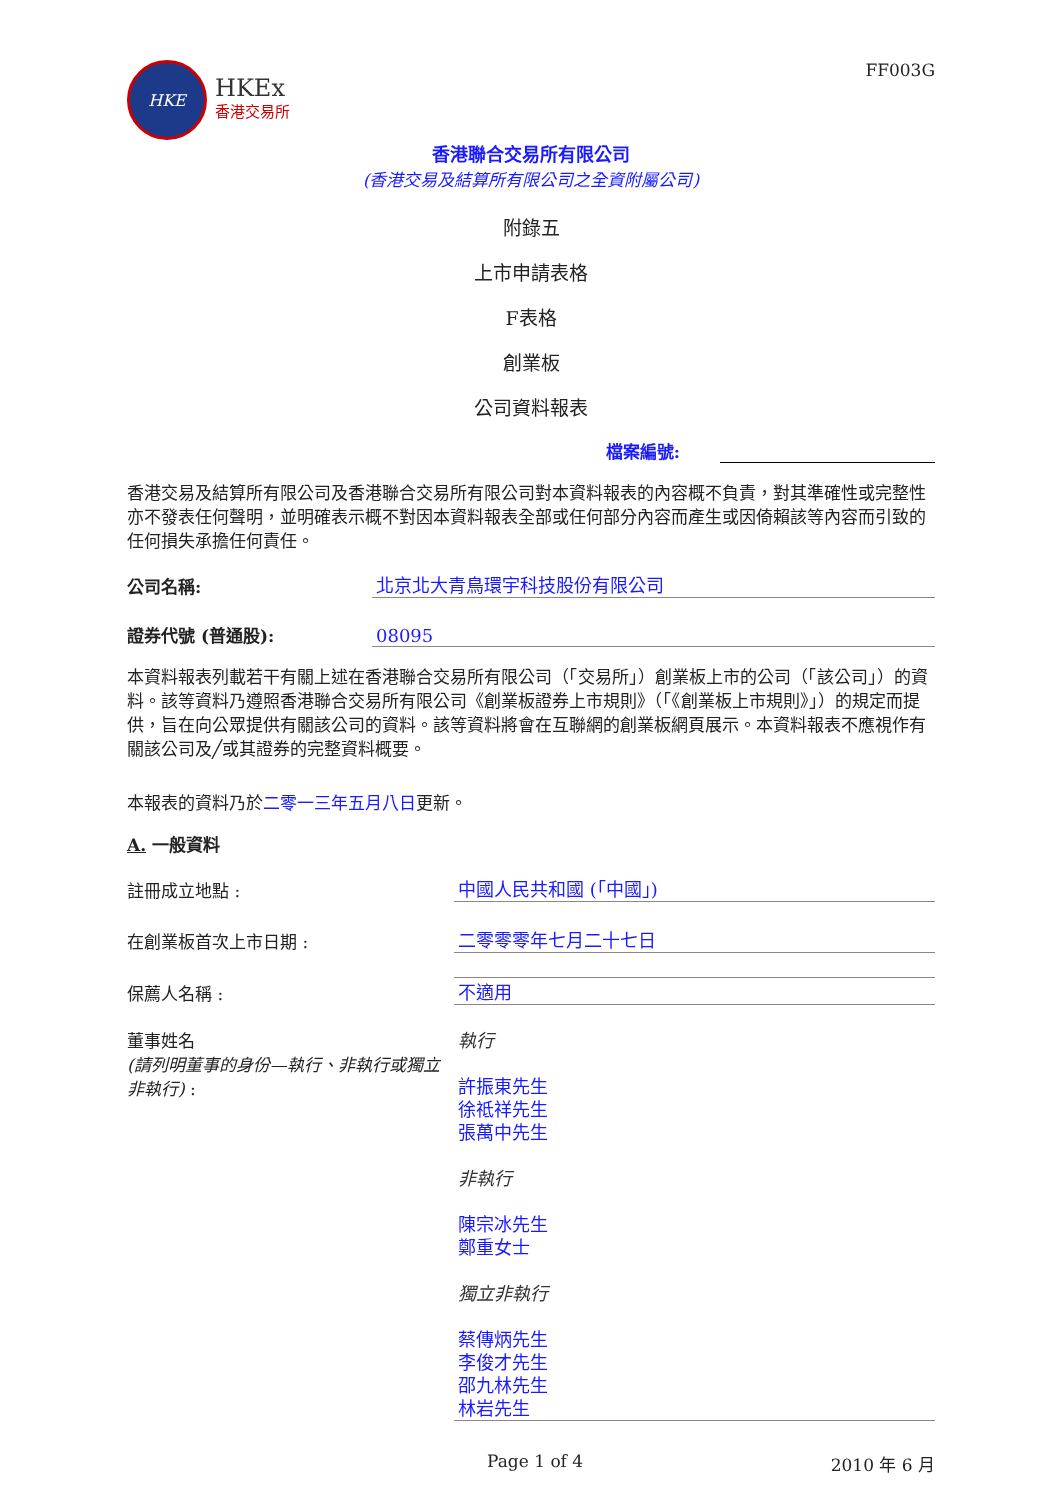HKE
HKEx
香港交易所
FF003G
香港聯合交易所有限公司
(香港交易及結算所有限公司之全資附屬公司)
附錄五
上市申請表格
F表格
創業板
公司資料報表
檔案編號:
香港交易及結算所有限公司及香港聯合交易所有限公司對本資料報表的內容概不負責，對其準確性或完整性亦不發表任何聲明，並明確表示概不對因本資料報表全部或任何部分內容而產生或因倚賴該等內容而引致的任何損失承擔任何責任。
公司名稱:
北京北大青鳥環宇科技股份有限公司
證券代號 (普通股):
08095
本資料報表列載若干有關上述在香港聯合交易所有限公司（「交易所」）創業板上市的公司（「該公司」）的資料。該等資料乃遵照香港聯合交易所有限公司《創業板證券上市規則》（「《創業板上市規則》」）的規定而提供，旨在向公眾提供有關該公司的資料。該等資料將會在互聯網的創業板網頁展示。本資料報表不應視作有關該公司及╱或其證券的完整資料概要。
本報表的資料乃於二零一三年五月八日更新。
A. 一般資料
註冊成立地點 :
中國人民共和國 (「中國」)
在創業板首次上市日期 :
二零零零年七月二十七日
保薦人名稱 :
不適用
董事姓名
(請列明董事的身份—執行、非執行或獨立非執行) :
執行
許振東先生
徐祗祥先生
張萬中先生
非執行
陳宗冰先生
鄭重女士
獨立非執行
蔡傳炳先生
李俊才先生
邵九林先生
林岩先生
Page 1 of 4 2010 年 6 月